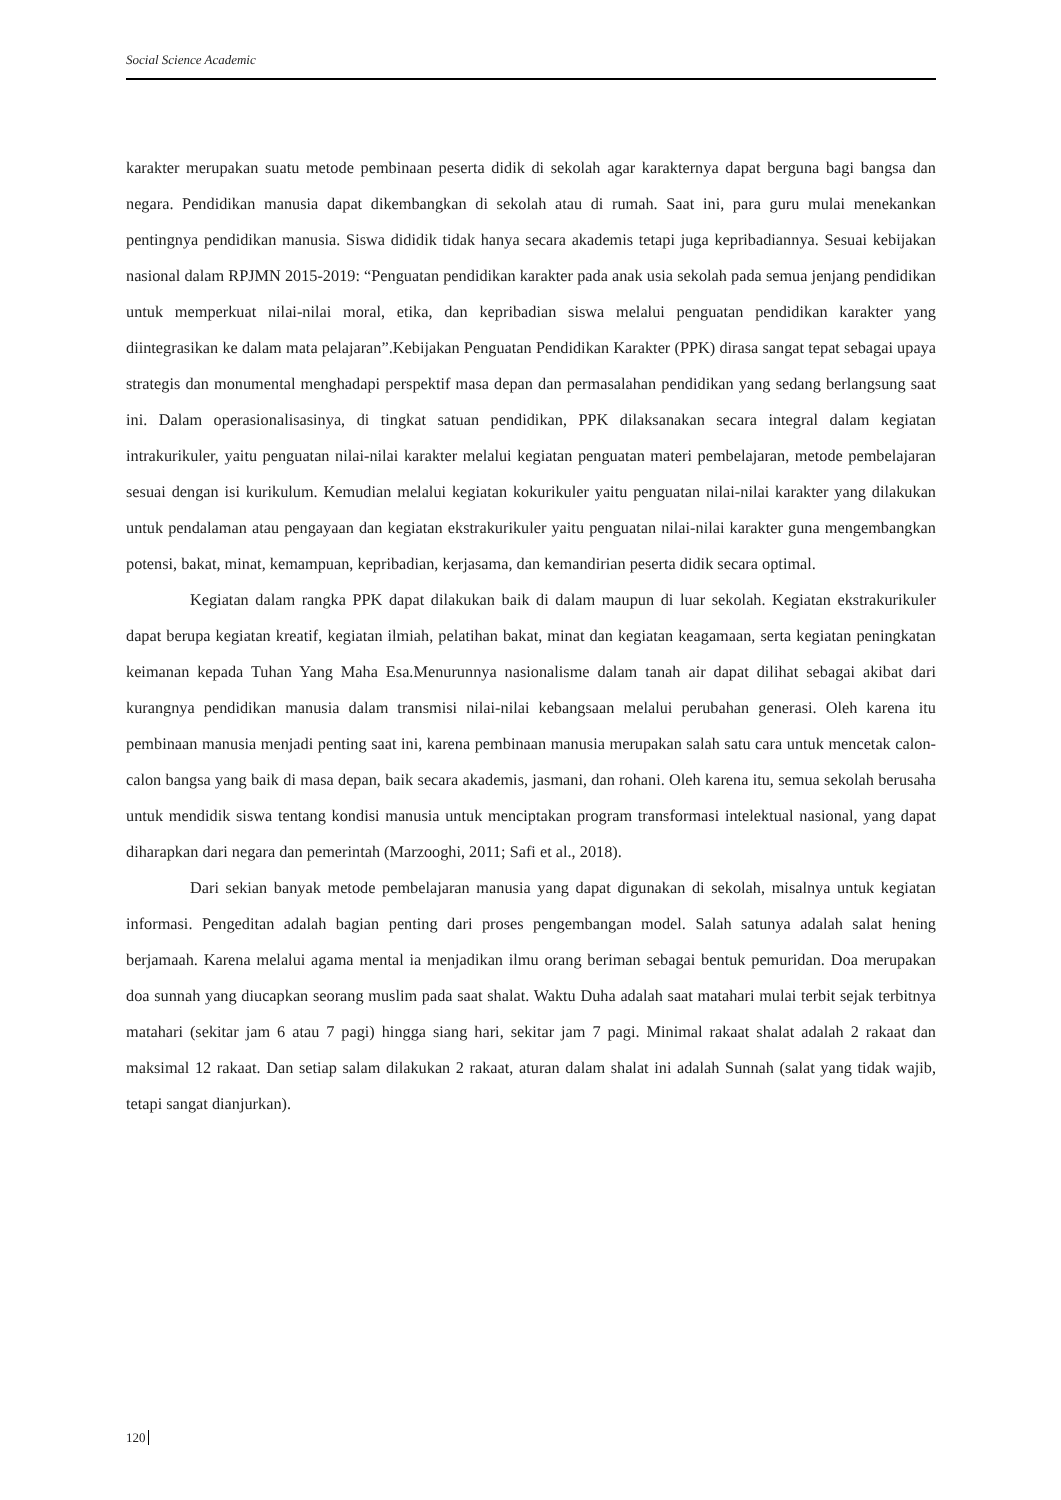Social Science Academic
karakter merupakan suatu metode pembinaan peserta didik di sekolah agar karakternya dapat berguna bagi bangsa dan negara. Pendidikan manusia dapat dikembangkan di sekolah atau di rumah. Saat ini, para guru mulai menekankan pentingnya pendidikan manusia. Siswa dididik tidak hanya secara akademis tetapi juga kepribadiannya. Sesuai kebijakan nasional dalam RPJMN 2015-2019: “Penguatan pendidikan karakter pada anak usia sekolah pada semua jenjang pendidikan untuk memperkuat nilai-nilai moral, etika, dan kepribadian siswa melalui penguatan pendidikan karakter yang diintegrasikan ke dalam mata pelajaran”.Kebijakan Penguatan Pendidikan Karakter (PPK) dirasa sangat tepat sebagai upaya strategis dan monumental menghadapi perspektif masa depan dan permasalahan pendidikan yang sedang berlangsung saat ini. Dalam operasionalisasinya, di tingkat satuan pendidikan, PPK dilaksanakan secara integral dalam kegiatan intrakurikuler, yaitu penguatan nilai-nilai karakter melalui kegiatan penguatan materi pembelajaran, metode pembelajaran sesuai dengan isi kurikulum. Kemudian melalui kegiatan kokurikuler yaitu penguatan nilai-nilai karakter yang dilakukan untuk pendalaman atau pengayaan dan kegiatan ekstrakurikuler yaitu penguatan nilai-nilai karakter guna mengembangkan potensi, bakat, minat, kemampuan, kepribadian, kerjasama, dan kemandirian peserta didik secara optimal.
Kegiatan dalam rangka PPK dapat dilakukan baik di dalam maupun di luar sekolah. Kegiatan ekstrakurikuler dapat berupa kegiatan kreatif, kegiatan ilmiah, pelatihan bakat, minat dan kegiatan keagamaan, serta kegiatan peningkatan keimanan kepada Tuhan Yang Maha Esa.Menurunnya nasionalisme dalam tanah air dapat dilihat sebagai akibat dari kurangnya pendidikan manusia dalam transmisi nilai-nilai kebangsaan melalui perubahan generasi. Oleh karena itu pembinaan manusia menjadi penting saat ini, karena pembinaan manusia merupakan salah satu cara untuk mencetak calon-calon bangsa yang baik di masa depan, baik secara akademis, jasmani, dan rohani. Oleh karena itu, semua sekolah berusaha untuk mendidik siswa tentang kondisi manusia untuk menciptakan program transformasi intelektual nasional, yang dapat diharapkan dari negara dan pemerintah (Marzooghi, 2011; Safi et al., 2018).
Dari sekian banyak metode pembelajaran manusia yang dapat digunakan di sekolah, misalnya untuk kegiatan informasi. Pengeditan adalah bagian penting dari proses pengembangan model. Salah satunya adalah salat hening berjamaah. Karena melalui agama mental ia menjadikan ilmu orang beriman sebagai bentuk pemuridan. Doa merupakan doa sunnah yang diucapkan seorang muslim pada saat shalat. Waktu Duha adalah saat matahari mulai terbit sejak terbitnya matahari (sekitar jam 6 atau 7 pagi) hingga siang hari, sekitar jam 7 pagi. Minimal rakaat shalat adalah 2 rakaat dan maksimal 12 rakaat. Dan setiap salam dilakukan 2 rakaat, aturan dalam shalat ini adalah Sunnah (salat yang tidak wajib, tetapi sangat dianjurkan).
120